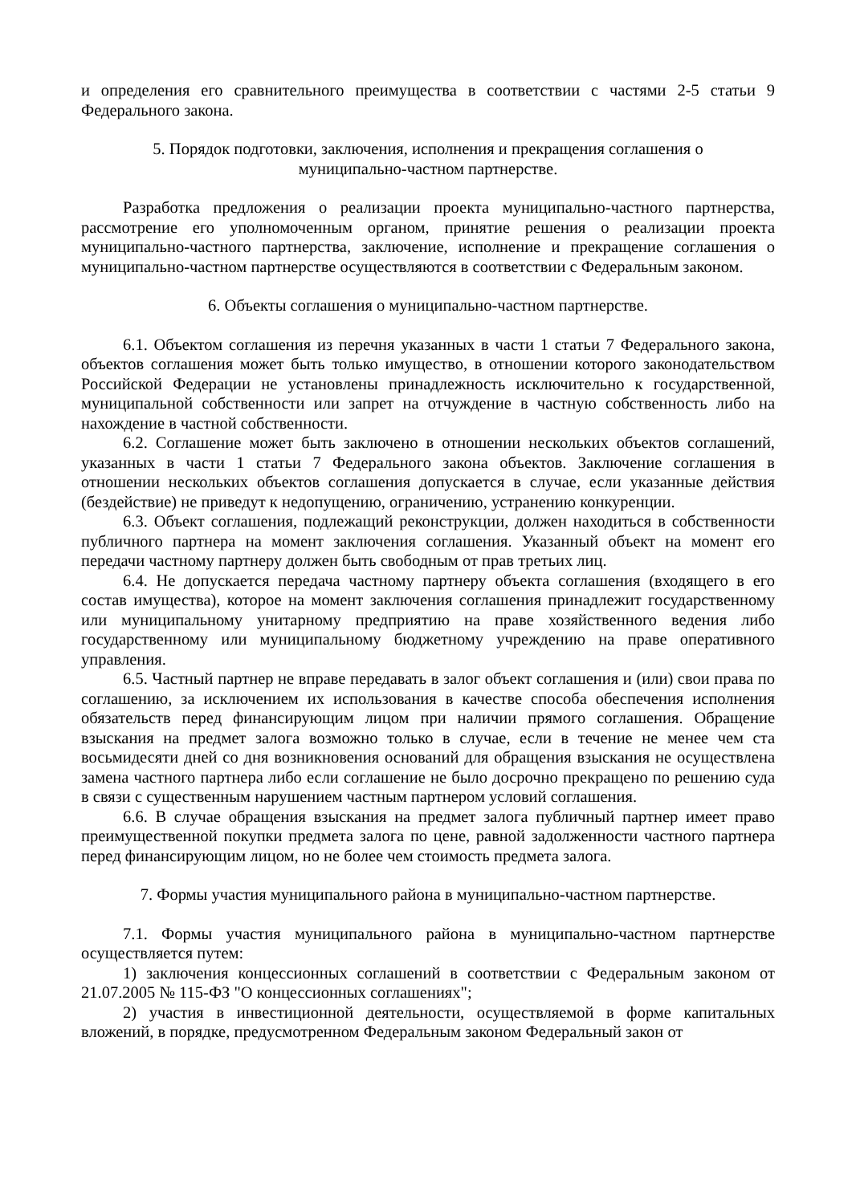и определения его сравнительного преимущества в соответствии с частями 2-5 статьи 9 Федерального закона.
5. Порядок подготовки, заключения, исполнения и прекращения соглашения о
муниципально-частном партнерстве.
Разработка предложения о реализации проекта муниципально-частного партнерства, рассмотрение его уполномоченным органом, принятие решения о реализации проекта муниципально-частного партнерства, заключение, исполнение и прекращение соглашения о муниципально-частном партнерстве осуществляются в соответствии с Федеральным законом.
6. Объекты соглашения о муниципально-частном партнерстве.
6.1. Объектом соглашения из перечня указанных в части 1 статьи 7 Федерального закона, объектов соглашения может быть только имущество, в отношении которого законодательством Российской Федерации не установлены принадлежность исключительно к государственной, муниципальной собственности или запрет на отчуждение в частную собственность либо на нахождение в частной собственности.
6.2. Соглашение может быть заключено в отношении нескольких объектов соглашений, указанных в части 1 статьи 7 Федерального закона объектов. Заключение соглашения в отношении нескольких объектов соглашения допускается в случае, если указанные действия (бездействие) не приведут к недопущению, ограничению, устранению конкуренции.
6.3. Объект соглашения, подлежащий реконструкции, должен находиться в собственности публичного партнера на момент заключения соглашения. Указанный объект на момент его передачи частному партнеру должен быть свободным от прав третьих лиц.
6.4. Не допускается передача частному партнеру объекта соглашения (входящего в его состав имущества), которое на момент заключения соглашения принадлежит государственному или муниципальному унитарному предприятию на праве хозяйственного ведения либо государственному или муниципальному бюджетному учреждению на праве оперативного управления.
6.5. Частный партнер не вправе передавать в залог объект соглашения и (или) свои права по соглашению, за исключением их использования в качестве способа обеспечения исполнения обязательств перед финансирующим лицом при наличии прямого соглашения. Обращение взыскания на предмет залога возможно только в случае, если в течение не менее чем ста восьмидесяти дней со дня возникновения оснований для обращения взыскания не осуществлена замена частного партнера либо если соглашение не было досрочно прекращено по решению суда в связи с существенным нарушением частным партнером условий соглашения.
6.6. В случае обращения взыскания на предмет залога публичный партнер имеет право преимущественной покупки предмета залога по цене, равной задолженности частного партнера перед финансирующим лицом, но не более чем стоимость предмета залога.
7. Формы участия муниципального района в муниципально-частном партнерстве.
7.1. Формы участия муниципального района в муниципально-частном партнерстве осуществляется путем:
1) заключения концессионных соглашений в соответствии с Федеральным законом от 21.07.2005 № 115-ФЗ "О концессионных соглашениях";
2) участия в инвестиционной деятельности, осуществляемой в форме капитальных вложений, в порядке, предусмотренном Федеральным законом Федеральный закон от